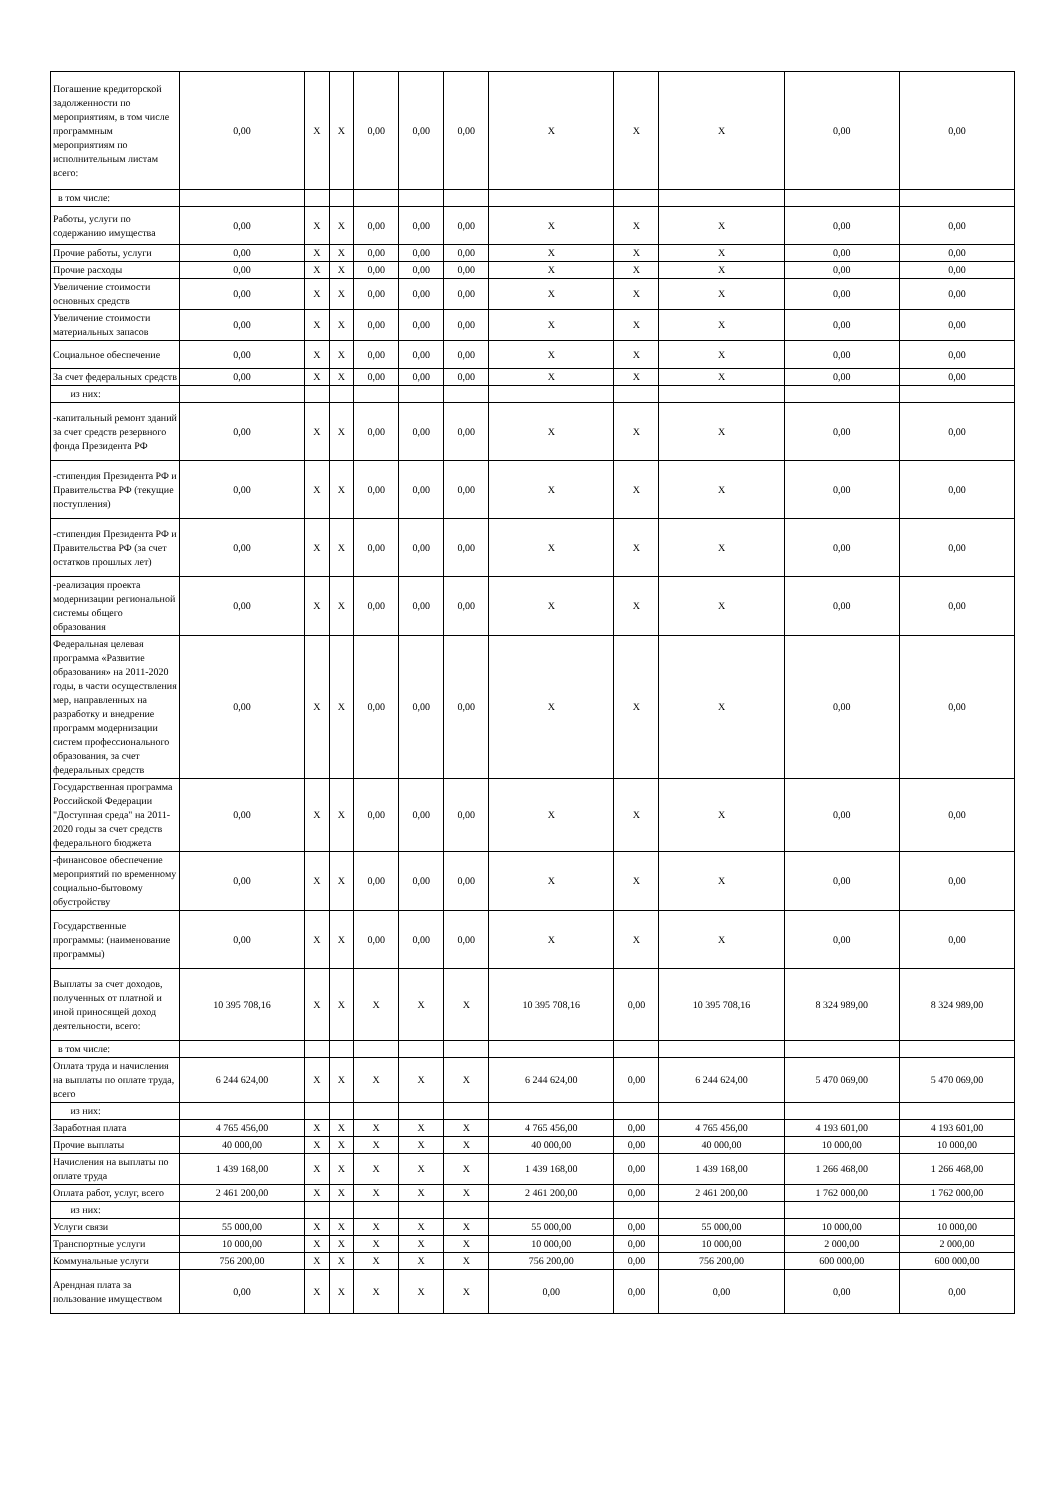| Погашение кредиторской задолженности по мероприятиям, в том числе программным мероприятиям по исполнительным листам всего: | 0,00 | X | X | 0,00 | 0,00 | 0,00 | X | X | X | 0,00 | 0,00 |
| в том числе: | | | | | | | | | | | |
| Работы, услуги по содержанию имущества | 0,00 | X | X | 0,00 | 0,00 | 0,00 | X | X | X | 0,00 | 0,00 |
| Прочие работы, услуги | 0,00 | X | X | 0,00 | 0,00 | 0,00 | X | X | X | 0,00 | 0,00 |
| Прочие расходы | 0,00 | X | X | 0,00 | 0,00 | 0,00 | X | X | X | 0,00 | 0,00 |
| Увеличение стоимости основных средств | 0,00 | X | X | 0,00 | 0,00 | 0,00 | X | X | X | 0,00 | 0,00 |
| Увеличение стоимости материальных запасов | 0,00 | X | X | 0,00 | 0,00 | 0,00 | X | X | X | 0,00 | 0,00 |
| Социальное обеспечение | 0,00 | X | X | 0,00 | 0,00 | 0,00 | X | X | X | 0,00 | 0,00 |
| За счет федеральных средств | 0,00 | X | X | 0,00 | 0,00 | 0,00 | X | X | X | 0,00 | 0,00 |
| из них: | | | | | | | | | | | |
| -капитальный ремонт зданий за счет средств резервного фонда Президента РФ | 0,00 | X | X | 0,00 | 0,00 | 0,00 | X | X | X | 0,00 | 0,00 |
| -стипендия Президента РФ и Правительства РФ (текущие поступления) | 0,00 | X | X | 0,00 | 0,00 | 0,00 | X | X | X | 0,00 | 0,00 |
| -стипендия Президента РФ и Правительства РФ (за счет остатков прошлых лет) | 0,00 | X | X | 0,00 | 0,00 | 0,00 | X | X | X | 0,00 | 0,00 |
| -реализация проекта модернизации региональной системы общего образования | 0,00 | X | X | 0,00 | 0,00 | 0,00 | X | X | X | 0,00 | 0,00 |
| Федеральная целевая программа «Развитие образования» на 2011-2020 годы, в части осуществления мер, направленных на разработку и внедрение программ модернизации систем профессионального образования, за счет федеральных средств | 0,00 | X | X | 0,00 | 0,00 | 0,00 | X | X | X | 0,00 | 0,00 |
| Государственная программа Российской Федерации "Доступная среда" на 2011-2020 годы за счет средств федерального бюджета | 0,00 | X | X | 0,00 | 0,00 | 0,00 | X | X | X | 0,00 | 0,00 |
| -финансовое обеспечение мероприятий по временному социально-бытовому обустройству | 0,00 | X | X | 0,00 | 0,00 | 0,00 | X | X | X | 0,00 | 0,00 |
| Государственные программы: (наименование программы) | 0,00 | X | X | 0,00 | 0,00 | 0,00 | X | X | X | 0,00 | 0,00 |
| Выплаты за счет доходов, полученных от платной и иной приносящей доход деятельности, всего: | 10 395 708,16 | X | X | X | X | X | 10 395 708,16 | 0,00 | 10 395 708,16 | 8 324 989,00 | 8 324 989,00 |
| в том числе: | | | | | | | | | | | |
| Оплата труда и начисления на выплаты по оплате труда, всего | 6 244 624,00 | X | X | X | X | X | 6 244 624,00 | 0,00 | 6 244 624,00 | 5 470 069,00 | 5 470 069,00 |
| из них: | | | | | | | | | | | |
| Заработная плата | 4 765 456,00 | X | X | X | X | X | 4 765 456,00 | 0,00 | 4 765 456,00 | 4 193 601,00 | 4 193 601,00 |
| Прочие выплаты | 40 000,00 | X | X | X | X | X | 40 000,00 | 0,00 | 40 000,00 | 10 000,00 | 10 000,00 |
| Начисления на выплаты по оплате труда | 1 439 168,00 | X | X | X | X | X | 1 439 168,00 | 0,00 | 1 439 168,00 | 1 266 468,00 | 1 266 468,00 |
| Оплата работ, услуг, всего | 2 461 200,00 | X | X | X | X | X | 2 461 200,00 | 0,00 | 2 461 200,00 | 1 762 000,00 | 1 762 000,00 |
| из них: | | | | | | | | | | | |
| Услуги связи | 55 000,00 | X | X | X | X | X | 55 000,00 | 0,00 | 55 000,00 | 10 000,00 | 10 000,00 |
| Транспортные услуги | 10 000,00 | X | X | X | X | X | 10 000,00 | 0,00 | 10 000,00 | 2 000,00 | 2 000,00 |
| Коммунальные услуги | 756 200,00 | X | X | X | X | X | 756 200,00 | 0,00 | 756 200,00 | 600 000,00 | 600 000,00 |
| Арендная плата за пользование имуществом | 0,00 | X | X | X | X | X | 0,00 | 0,00 | 0,00 | 0,00 | 0,00 |